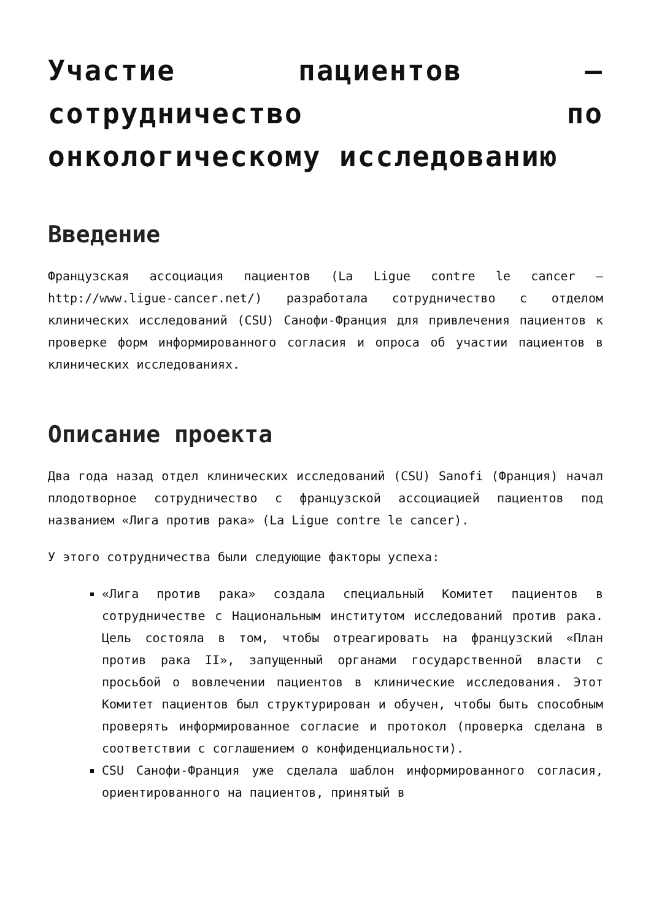Участие пациентов – сотрудничество по онкологическому исследованию
Введение
Французская ассоциация пациентов (La Ligue contre le cancer – http://www.ligue-cancer.net/) разработала сотрудничество с отделом клинических исследований (CSU) Санофи-Франция для привлечения пациентов к проверке форм информированного согласия и опроса об участии пациентов в клинических исследованиях.
Описание проекта
Два года назад отдел клинических исследований (CSU) Sanofi (Франция) начал плодотворное сотрудничество с французской ассоциацией пациентов под названием «Лига против рака» (La Ligue contre le cancer).
У этого сотрудничества были следующие факторы успеха:
«Лига против рака» создала специальный Комитет пациентов в сотрудничестве с Национальным институтом исследований против рака. Цель состояла в том, чтобы отреагировать на французский «План против рака II», запущенный органами государственной власти с просьбой о вовлечении пациентов в клинические исследования. Этот Комитет пациентов был структурирован и обучен, чтобы быть способным проверять информированное согласие и протокол (проверка сделана в соответствии с соглашением о конфиденциальности).
CSU Санофи-Франция уже сделала шаблон информированного согласия, ориентированного на пациентов, принятый в